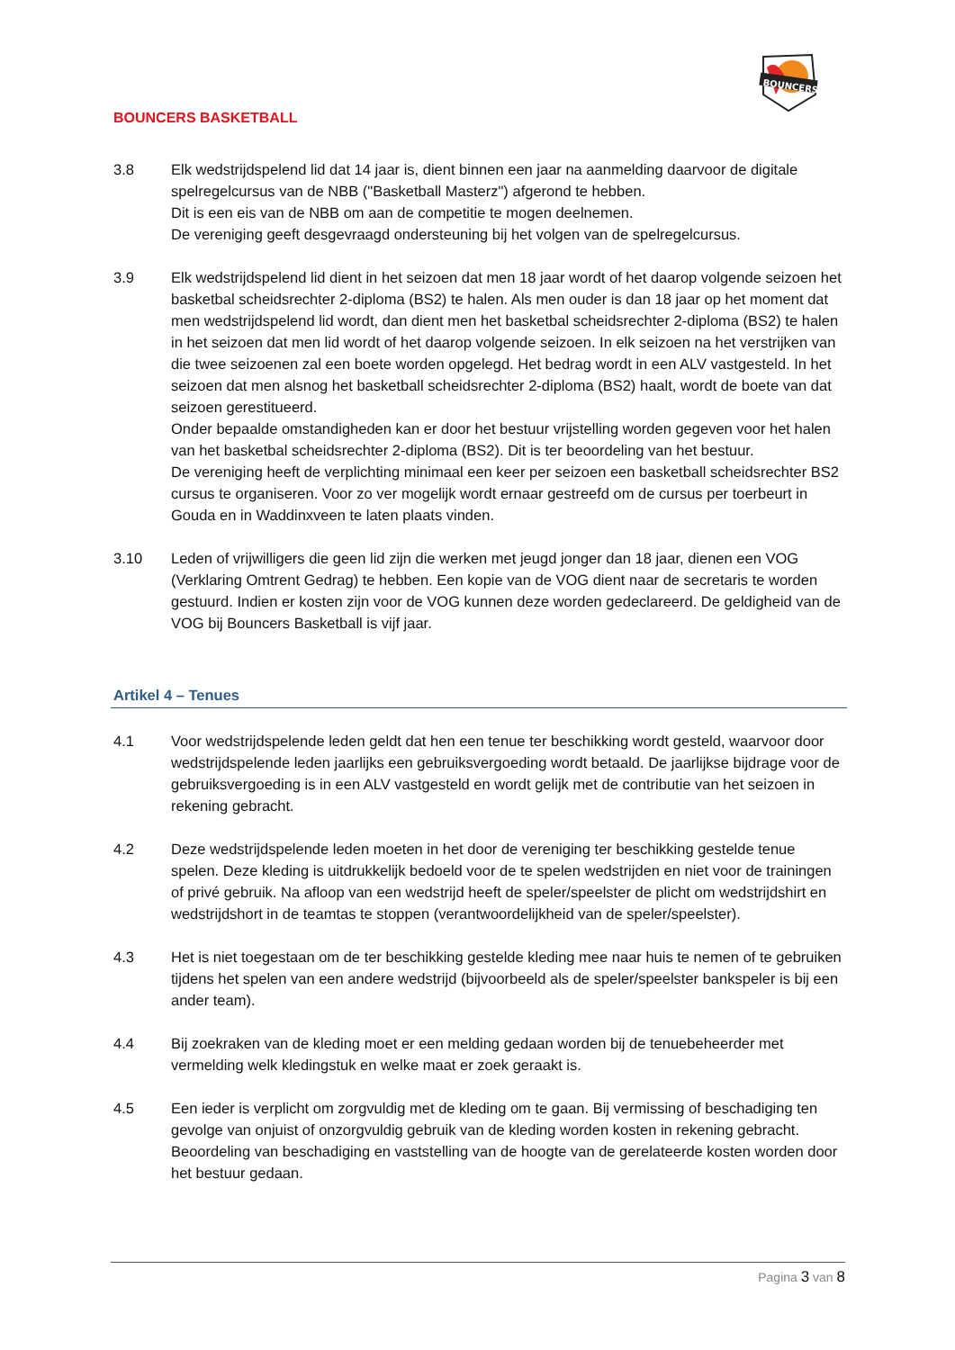BOUNCERS
BOUNCERS BASKETBALL
3.8 Elk wedstrijdspelend lid dat 14 jaar is, dient binnen een jaar na aanmelding daarvoor de digitale spelregelcursus van de NBB ("Basketball Masterz") afgerond te hebben.
Dit is een eis van de NBB om aan de competitie te mogen deelnemen.
De vereniging geeft desgevraagd ondersteuning bij het volgen van de spelregelcursus.
3.9 Elk wedstrijdspelend lid dient in het seizoen dat men 18 jaar wordt of het daarop volgende seizoen het basketbal scheidsrechter 2-diploma (BS2) te halen. Als men ouder is dan 18 jaar op het moment dat men wedstrijdspelend lid wordt, dan dient men het basketbal scheidsrechter 2-diploma (BS2) te halen in het seizoen dat men lid wordt of het daarop volgende seizoen. In elk seizoen na het verstrijken van die twee seizoenen zal een boete worden opgelegd. Het bedrag wordt in een ALV vastgesteld. In het seizoen dat men alsnog het basketball scheidsrechter 2-diploma (BS2) haalt, wordt de boete van dat seizoen gerestitueerd.
Onder bepaalde omstandigheden kan er door het bestuur vrijstelling worden gegeven voor het halen van het basketbal scheidsrechter 2-diploma (BS2). Dit is ter beoordeling van het bestuur.
De vereniging heeft de verplichting minimaal een keer per seizoen een basketball scheidsrechter BS2 cursus te organiseren. Voor zo ver mogelijk wordt ernaar gestreefd om de cursus per toerbeurt in Gouda en in Waddinxveen te laten plaats vinden.
3.10 Leden of vrijwilligers die geen lid zijn die werken met jeugd jonger dan 18 jaar, dienen een VOG (Verklaring Omtrent Gedrag) te hebben. Een kopie van de VOG dient naar de secretaris te worden gestuurd. Indien er kosten zijn voor de VOG kunnen deze worden gedeclareerd. De geldigheid van de VOG bij Bouncers Basketball is vijf jaar.
Artikel 4 – Tenues
4.1 Voor wedstrijdspelende leden geldt dat hen een tenue ter beschikking wordt gesteld, waarvoor door wedstrijdspelende leden jaarlijks een gebruiksvergoeding wordt betaald. De jaarlijkse bijdrage voor de gebruiksvergoeding is in een ALV vastgesteld en wordt gelijk met de contributie van het seizoen in rekening gebracht.
4.2 Deze wedstrijdspelende leden moeten in het door de vereniging ter beschikking gestelde tenue spelen. Deze kleding is uitdrukkelijk bedoeld voor de te spelen wedstrijden en niet voor de trainingen of privé gebruik. Na afloop van een wedstrijd heeft de speler/speelster de plicht om wedstrijdshirt en wedstrijdshort in de teamtas te stoppen (verantwoordelijkheid van de speler/speelster).
4.3 Het is niet toegestaan om de ter beschikking gestelde kleding mee naar huis te nemen of te gebruiken tijdens het spelen van een andere wedstrijd (bijvoorbeeld als de speler/speelster bankspeler is bij een ander team).
4.4 Bij zoekraken van de kleding moet er een melding gedaan worden bij de tenuebeheerder met vermelding welk kledingstuk en welke maat er zoek geraakt is.
4.5 Een ieder is verplicht om zorgvuldig met de kleding om te gaan. Bij vermissing of beschadiging ten gevolge van onjuist of onzorgvuldig gebruik van de kleding worden kosten in rekening gebracht. Beoordeling van beschadiging en vaststelling van de hoogte van de gerelateerde kosten worden door het bestuur gedaan.
Pagina 3 van 8